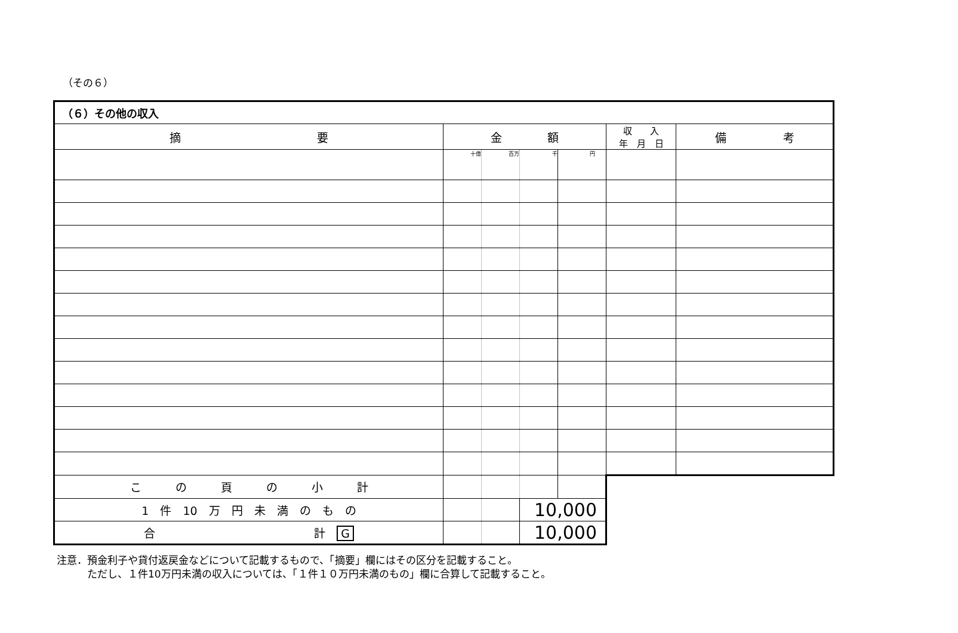（その６）
| （６）その他の収入 | | | | | | |
| 摘 要 | 金 額 | | | | 収 入 年 月 日 | 備 考 |
| | 十億 | 百万 | 千 | 円 | | |
| こ の 頁 の 小 計 | | | | | | |
| 1 件 10 万 円 未 満 の も の | | | 10,000 | | | |
| 合 計 G | | | 10,000 | | | |
注意．預金利子や貸付返戻金などについて記載するもので、「摘要」欄にはその区分を記載すること。
　　　ただし、１件10万円未満の収入については、「１件１０万円未満のもの」欄に合算して記載すること。